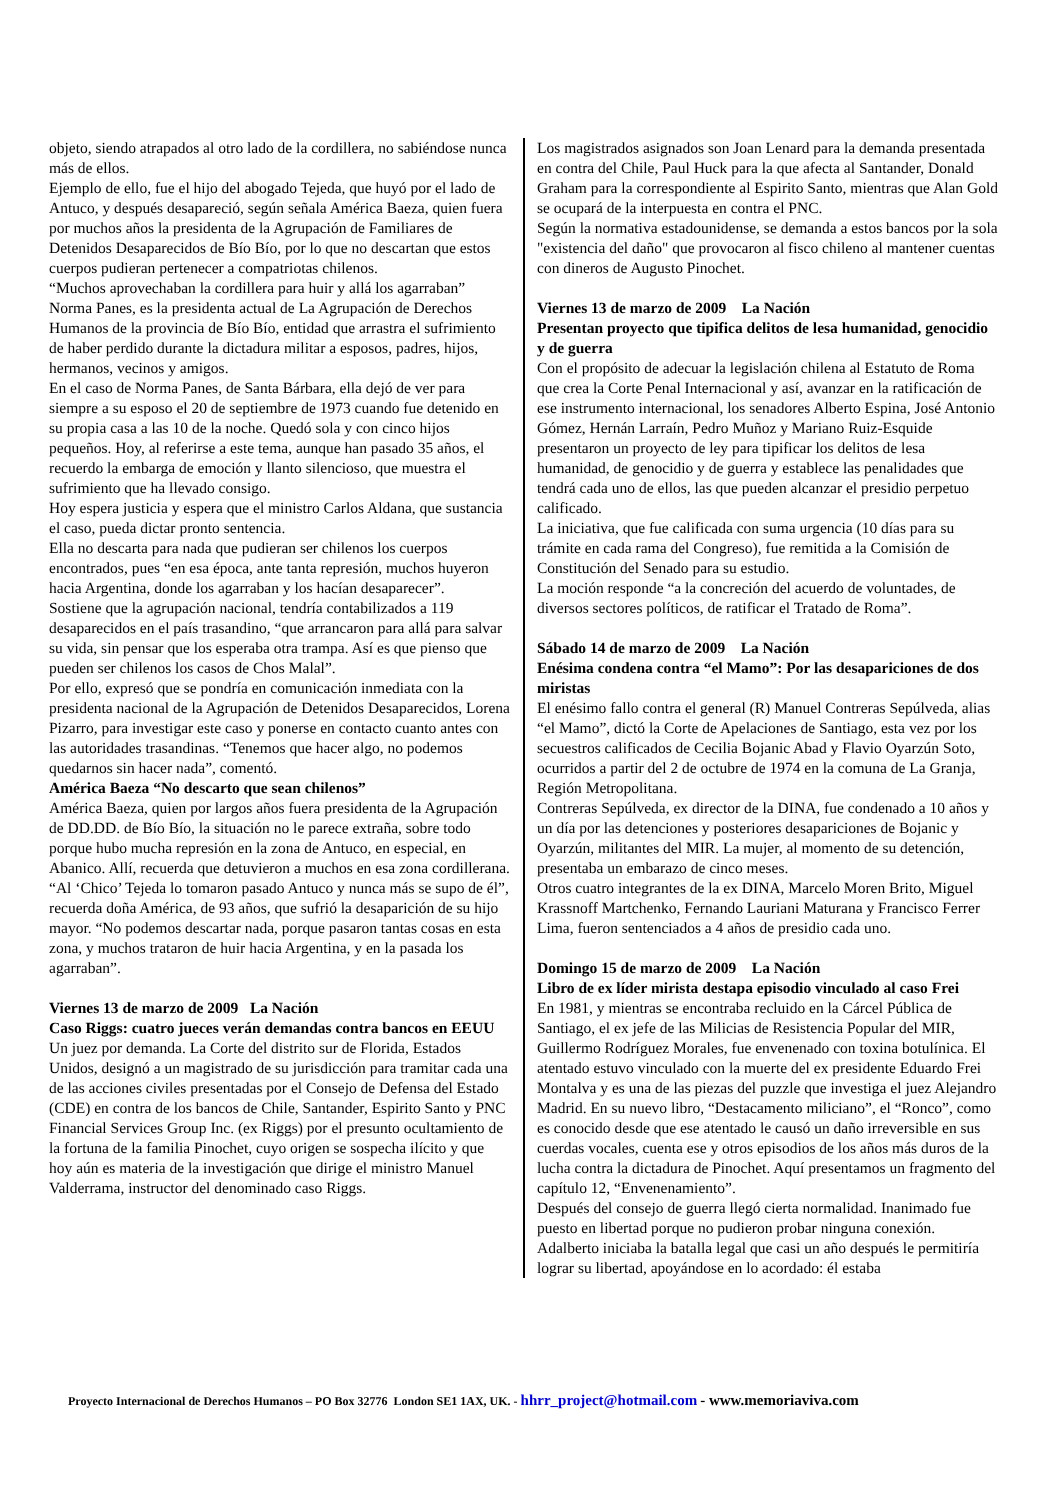objeto, siendo atrapados al otro lado de la cordillera, no sabiéndose nunca más de ellos.
Ejemplo de ello, fue el hijo del abogado Tejeda, que huyó por el lado de Antuco, y después desapareció, según señala América Baeza, quien fuera por muchos años la presidenta de la Agrupación de Familiares de Detenidos Desaparecidos de Bío Bío, por lo que no descartan que estos cuerpos pudieran pertenecer a compatriotas chilenos.
“Muchos aprovechaban la cordillera para huir y allá los agarraban”
Norma Panes, es la presidenta actual de La Agrupación de Derechos Humanos de la provincia de Bío Bío, entidad que arrastra el sufrimiento de haber perdido durante la dictadura militar a esposos, padres, hijos, hermanos, vecinos y amigos.
En el caso de Norma Panes, de Santa Bárbara, ella dejó de ver para siempre a su esposo el 20 de septiembre de 1973 cuando fue detenido en su propia casa a las 10 de la noche. Quedó sola y con cinco hijos pequeños. Hoy, al referirse a este tema, aunque han pasado 35 años, el recuerdo la embarga de emoción y llanto silencioso, que muestra el sufrimiento que ha llevado consigo.
Hoy espera justicia y espera que el ministro Carlos Aldana, que sustancia el caso, pueda dictar pronto sentencia.
Ella no descarta para nada que pudieran ser chilenos los cuerpos encontrados, pues “en esa época, ante tanta represión, muchos huyeron hacia Argentina, donde los agarraban y los hacían desaparecer”.
Sostiene que la agrupación nacional, tendría contabilizados a 119 desaparecidos en el país trasandino, “que arrancaron para allá para salvar su vida, sin pensar que los esperaba otra trampa. Así es que pienso que pueden ser chilenos los casos de Chos Malal”.
Por ello, expresó que se pondría en comunicación inmediata con la presidenta nacional de la Agrupación de Detenidos Desaparecidos, Lorena Pizarro, para investigar este caso y ponerse en contacto cuanto antes con las autoridades trasandinas. “Tenemos que hacer algo, no podemos quedarnos sin hacer nada”, comentó.
América Baeza “No descarto que sean chilenos”
América Baeza, quien por largos años fuera presidenta de la Agrupación de DD.DD. de Bío Bío, la situación no le parece extraña, sobre todo porque hubo mucha represión en la zona de Antuco, en especial, en Abanico. Allí, recuerda que detuvieron a muchos en esa zona cordillerana. “Al ‘Chico’ Tejeda lo tomaron pasado Antuco y nunca más se supo de él”, recuerda doña América, de 93 años, que sufrió la desaparición de su hijo mayor. “No podemos descartar nada, porque pasaron tantas cosas en esta zona, y muchos trataron de huir hacia Argentina, y en la pasada los agarraban”.
Viernes 13 de marzo de 2009 La Nación
Caso Riggs: cuatro jueces verán demandas contra bancos en EEUU
Un juez por demanda. La Corte del distrito sur de Florida, Estados Unidos, designó a un magistrado de su jurisdicción para tramitar cada una de las acciones civiles presentadas por el Consejo de Defensa del Estado (CDE) en contra de los bancos de Chile, Santander, Espirito Santo y PNC Financial Services Group Inc. (ex Riggs) por el presunto ocultamiento de la fortuna de la familia Pinochet, cuyo origen se sospecha ilícito y que hoy aún es materia de la investigación que dirige el ministro Manuel Valderrama, instructor del denominado caso Riggs.
Los magistrados asignados son Joan Lenard para la demanda presentada en contra del Chile, Paul Huck para la que afecta al Santander, Donald Graham para la correspondiente al Espirito Santo, mientras que Alan Gold se ocupará de la interpuesta en contra el PNC.
Según la normativa estadounidense, se demanda a estos bancos por la sola "existencia del daño" que provocaron al fisco chileno al mantener cuentas con dineros de Augusto Pinochet.
Viernes 13 de marzo de 2009 La Nación
Presentan proyecto que tipifica delitos de lesa humanidad, genocidio y de guerra
Con el propósito de adecuar la legislación chilena al Estatuto de Roma que crea la Corte Penal Internacional y así, avanzar en la ratificación de ese instrumento internacional, los senadores Alberto Espina, José Antonio Gómez, Hernán Larraín, Pedro Muñoz y Mariano Ruiz-Esquide presentaron un proyecto de ley para tipificar los delitos de lesa humanidad, de genocidio y de guerra y establece las penalidades que tendrá cada uno de ellos, las que pueden alcanzar el presidio perpetuo calificado.
La iniciativa, que fue calificada con suma urgencia (10 días para su trámite en cada rama del Congreso), fue remitida a la Comisión de Constitución del Senado para su estudio.
La moción responde “a la concreción del acuerdo de voluntades, de diversos sectores políticos, de ratificar el Tratado de Roma”.
Sábado 14 de marzo de 2009 La Nación
Enésima condena contra “el Mamo”: Por las desapariciones de dos miristas
El enésimo fallo contra el general (R) Manuel Contreras Sepúlveda, alias “el Mamo”, dictó la Corte de Apelaciones de Santiago, esta vez por los secuestros calificados de Cecilia Bojanic Abad y Flavio Oyarzún Soto, ocurridos a partir del 2 de octubre de 1974 en la comuna de La Granja, Región Metropolitana.
Contreras Sepúlveda, ex director de la DINA, fue condenado a 10 años y un día por las detenciones y posteriores desapariciones de Bojanic y Oyarzún, militantes del MIR. La mujer, al momento de su detención, presentaba un embarazo de cinco meses.
Otros cuatro integrantes de la ex DINA, Marcelo Moren Brito, Miguel Krassnoff Martchenko, Fernando Lauriani Maturana y Francisco Ferrer Lima, fueron sentenciados a 4 años de presidio cada uno.
Domingo 15 de marzo de 2009 La Nación
Libro de ex líder mirista destapa episodio vinculado al caso Frei
En 1981, y mientras se encontraba recluido en la Cárcel Pública de Santiago, el ex jefe de las Milicias de Resistencia Popular del MIR, Guillermo Rodríguez Morales, fue envenenado con toxina botulínica. El atentado estuvo vinculado con la muerte del ex presidente Eduardo Frei Montalva y es una de las piezas del puzzle que investiga el juez Alejandro Madrid. En su nuevo libro, “Destacamento miliciano”, el “Ronco”, como es conocido desde que ese atentado le causó un daño irreversible en sus cuerdas vocales, cuenta ese y otros episodios de los años más duros de la lucha contra la dictadura de Pinochet. Aquí presentamos un fragmento del capítulo 12, “Envenenamiento”.
Después del consejo de guerra llegó cierta normalidad. Inanimado fue puesto en libertad porque no pudieron probar ninguna conexión. Adalberto iniciaba la batalla legal que casi un año después le permitiría lograr su libertad, apoyándose en lo acordado: él estaba
Proyecto Internacional de Derechos Humanos – PO Box 32776 London SE1 1AX, UK. - hhrr_project@hotmail.com - www.memoriaviva.com